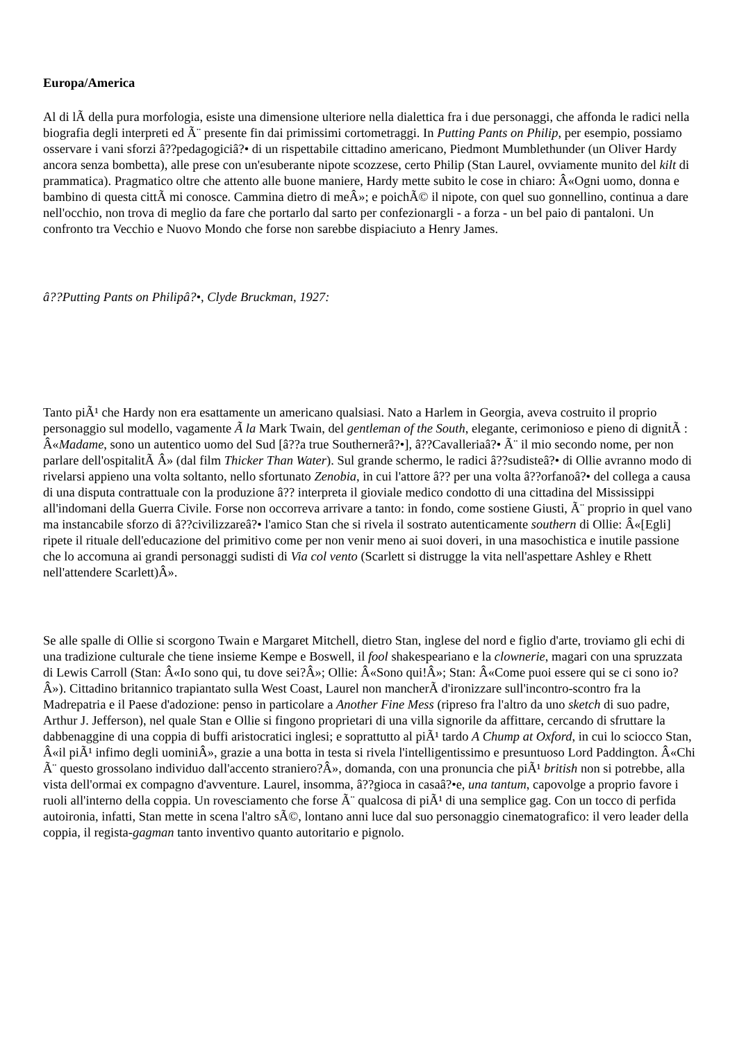Europa/America
Al di lÃ della pura morfologia, esiste una dimensione ulteriore nella dialettica fra i due personaggi, che affonda le radici nella biografia degli interpreti ed Ã¨ presente fin dai primissimi cortometraggi. In Putting Pants on Philip, per esempio, possiamo osservare i vani sforzi â??pedagogiciâ?• di un rispettabile cittadino americano, Piedmont Mumblethunder (un Oliver Hardy ancora senza bombetta), alle prese con un'esuberante nipote scozzese, certo Philip (Stan Laurel, ovviamente munito del kilt di prammatica). Pragmatico oltre che attento alle buone maniere, Hardy mette subito le cose in chiaro: Â«Ogni uomo, donna e bambino di questa cittÃ mi conosce. Cammina dietro di meÂ»; e poichÃ© il nipote, con quel suo gonnellino, continua a dare nell'occhio, non trova di meglio da fare che portarlo dal sarto per confezionargli - a forza - un bel paio di pantaloni. Un confronto tra Vecchio e Nuovo Mondo che forse non sarebbe dispiaciuto a Henry James.
â??Putting Pants on Philipâ?•, Clyde Bruckman, 1927:
Tanto piÃ¹ che Hardy non era esattamente un americano qualsiasi. Nato a Harlem in Georgia, aveva costruito il proprio personaggio sul modello, vagamente Ã la Mark Twain, del gentleman of the South, elegante, cerimonioso e pieno di dignitÃ : Â«Madame, sono un autentico uomo del Sud [â??a true Southernerâ?•], â??Cavalleriaâ?• Ã¨ il mio secondo nome, per non parlare dell'ospitalitÃ Â» (dal film Thicker Than Water). Sul grande schermo, le radici â??sudisteâ?• di Ollie avranno modo di rivelarsi appieno una volta soltanto, nello sfortunato Zenobia, in cui l'attore â?? per una volta â??orfanoâ?• del collega a causa di una disputa contrattuale con la produzione â?? interpreta il gioviale medico condotto di una cittadina del Mississippi all'indomani della Guerra Civile. Forse non occorreva arrivare a tanto: in fondo, come sostiene Giusti, Ã¨ proprio in quel vano ma instancabile sforzo di â??civilizzareâ?• l'amico Stan che si rivela il sostrato autenticamente southern di Ollie: Â«[Egli] ripete il rituale dell'educazione del primitivo come per non venir meno ai suoi doveri, in una masochistica e inutile passione che lo accomuna ai grandi personaggi sudisti di Via col vento (Scarlett si distrugge la vita nell'aspettare Ashley e Rhett nell'attendere Scarlett)Â».
Se alle spalle di Ollie si scorgono Twain e Margaret Mitchell, dietro Stan, inglese del nord e figlio d'arte, troviamo gli echi di una tradizione culturale che tiene insieme Kempe e Boswell, il fool shakespeariano e la clownerie, magari con una spruzzata di Lewis Carroll (Stan: Â«Io sono qui, tu dove sei?Â»; Ollie: Â«Sono qui!Â»; Stan: Â«Come puoi essere qui se ci sono io?Â»). Cittadino britannico trapiantato sulla West Coast, Laurel non mancherÃ d'ironizzare sull'incontro-scontro fra la Madrepatria e il Paese d'adozione: penso in particolare a Another Fine Mess (ripreso fra l'altro da uno sketch di suo padre, Arthur J. Jefferson), nel quale Stan e Ollie si fingono proprietari di una villa signorile da affittare, cercando di sfruttare la dabbenaggine di una coppia di buffi aristocratici inglesi; e soprattutto al piÃ¹ tardo A Chump at Oxford, in cui lo sciocco Stan, Â«il piÃ¹ infimo degli uominiÂ», grazie a una botta in testa si rivela l'intelligentissimo e presuntuoso Lord Paddington. Â«Chi Ã¨ questo grossolano individuo dall'accento straniero?Â», domanda, con una pronuncia che piÃ¹ british non si potrebbe, alla vista dell'ormai ex compagno d'avventure. Laurel, insomma, â??gioca in casaâ?•e, una tantum, capovolge a proprio favore i ruoli all'interno della coppia. Un rovesciamento che forse Ã¨ qualcosa di piÃ¹ di una semplice gag. Con un tocco di perfida autoironia, infatti, Stan mette in scena l'altro sÃ©, lontano anni luce dal suo personaggio cinematografico: il vero leader della coppia, il regista-gagman tanto inventivo quanto autoritario e pignolo.